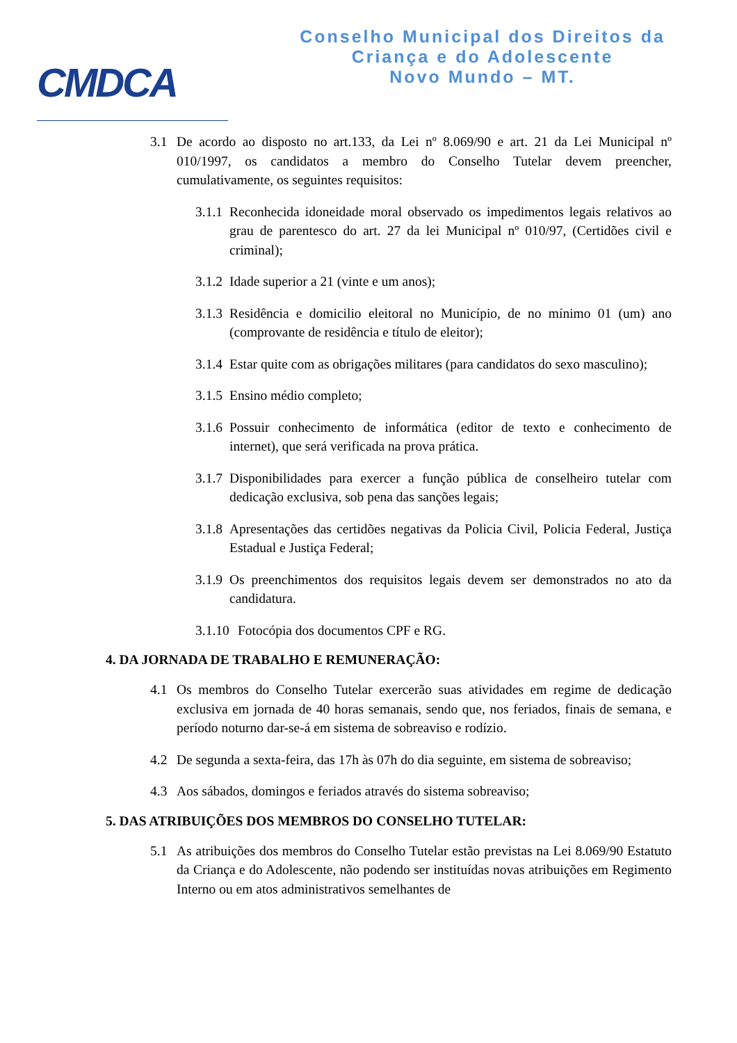CMDCA
Conselho Municipal dos Direitos da
Criança e do Adolescente
Novo Mundo – MT.
3.1 De acordo ao disposto no art.133, da Lei nº 8.069/90 e art. 21 da Lei Municipal nº 010/1997, os candidatos a membro do Conselho Tutelar devem preencher, cumulativamente, os seguintes requisitos:
3.1.1 Reconhecida idoneidade moral observado os impedimentos legais relativos ao grau de parentesco do art. 27 da lei Municipal nº 010/97, (Certidões civil e criminal);
3.1.2 Idade superior a 21 (vinte e um anos);
3.1.3 Residência e domicilio eleitoral no Município, de no mínimo 01 (um) ano (comprovante de residência e título de eleitor);
3.1.4 Estar quite com as obrigações militares (para candidatos do sexo masculino);
3.1.5 Ensino médio completo;
3.1.6 Possuir conhecimento de informática (editor de texto e conhecimento de internet), que será verificada na prova prática.
3.1.7 Disponibilidades para exercer a função pública de conselheiro tutelar com dedicação exclusiva, sob pena das sanções legais;
3.1.8 Apresentações das certidões negativas da Policia Civil, Policia Federal, Justiça Estadual e Justiça Federal;
3.1.9 Os preenchimentos dos requisitos legais devem ser demonstrados no ato da candidatura.
3.1.10 Fotocópia dos documentos CPF e RG.
4. DA JORNADA DE TRABALHO E REMUNERAÇÃO:
4.1 Os membros do Conselho Tutelar exercerão suas atividades em regime de dedicação exclusiva em jornada de 40 horas semanais, sendo que, nos feriados, finais de semana, e período noturno dar-se-á em sistema de sobreaviso e rodízio.
4.2 De segunda a sexta-feira, das 17h às 07h do dia seguinte, em sistema de sobreaviso;
4.3 Aos sábados, domingos e feriados através do sistema sobreaviso;
5. DAS ATRIBUIÇÕES DOS MEMBROS DO CONSELHO TUTELAR:
5.1 As atribuições dos membros do Conselho Tutelar estão previstas na Lei 8.069/90 Estatuto da Criança e do Adolescente, não podendo ser instituídas novas atribuições em Regimento Interno ou em atos administrativos semelhantes de